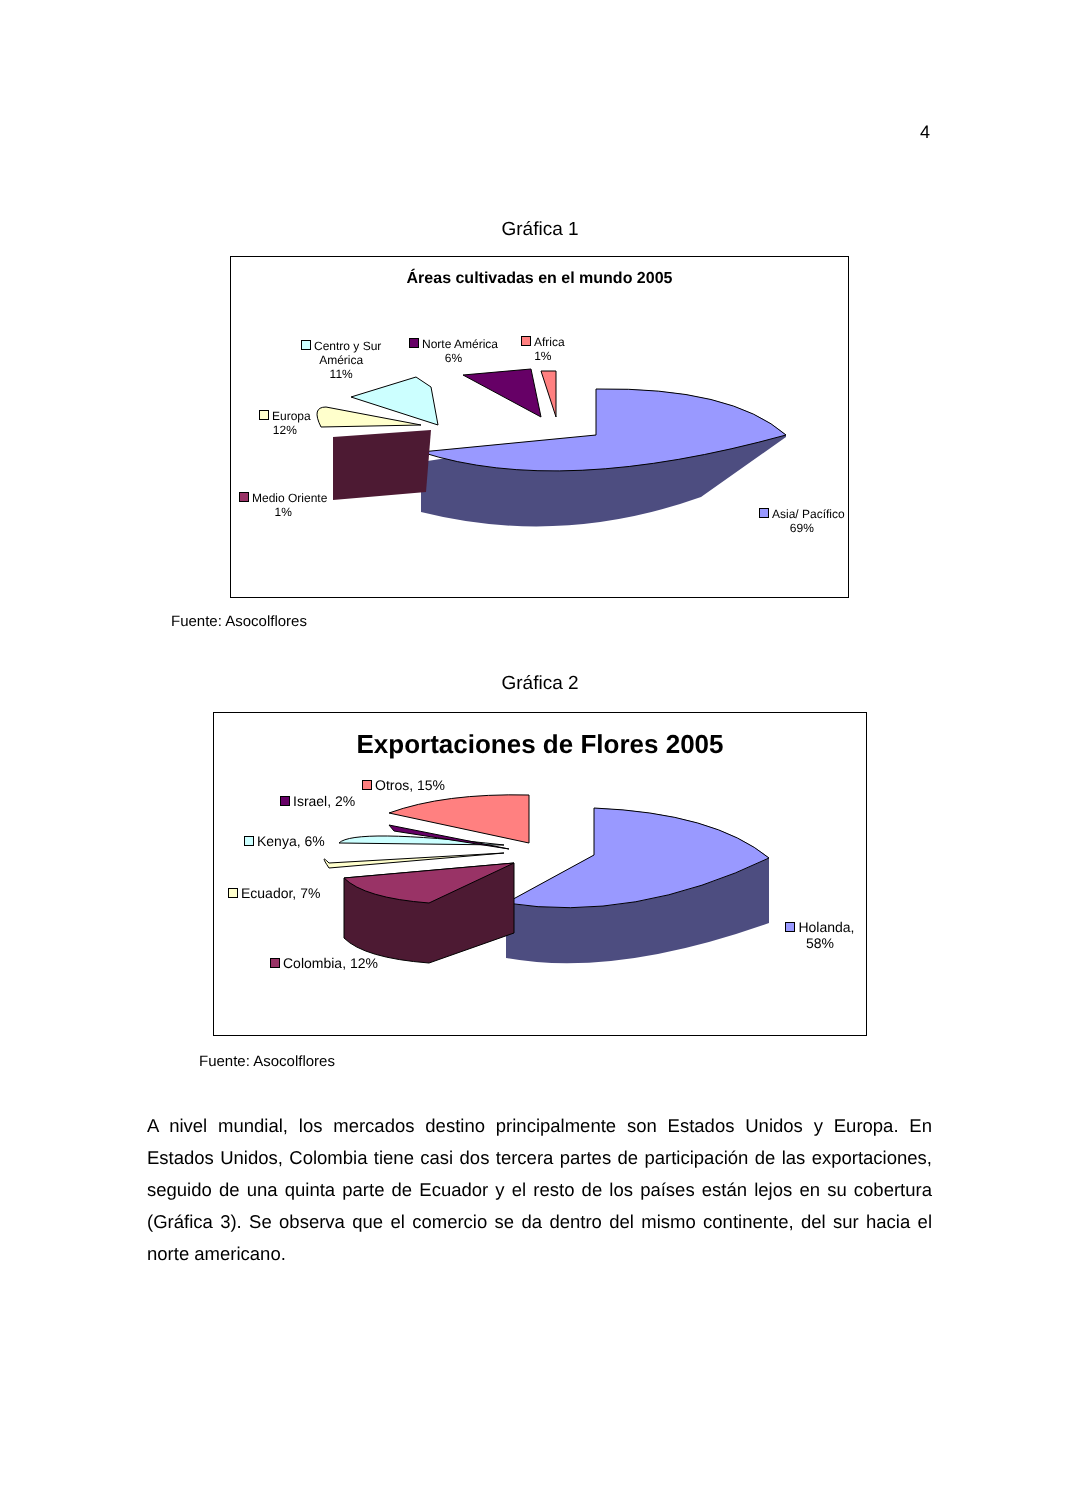4
Gráfica 1
Áreas cultivadas en el mundo 2005
Centro y Sur
América
11%
Norte América
6%
Africa
1%
Europa
12%
Medio Oriente
1%
Asia/ Pacífico
69%
Fuente: Asocolflores
Gráfica 2
Exportaciones de Flores 2005
Otros, 15%
Israel, 2%
Kenya, 6%
Ecuador, 7%
Colombia, 12%
Holanda, 58%
Fuente: Asocolflores
A nivel mundial, los mercados destino principalmente son Estados Unidos y Europa. En Estados Unidos, Colombia tiene casi dos tercera partes de participación de las exportaciones, seguido de una quinta parte de Ecuador y el resto de los países están lejos en su cobertura (Gráfica 3). Se observa que el comercio se da dentro del mismo continente, del sur hacia el norte americano.